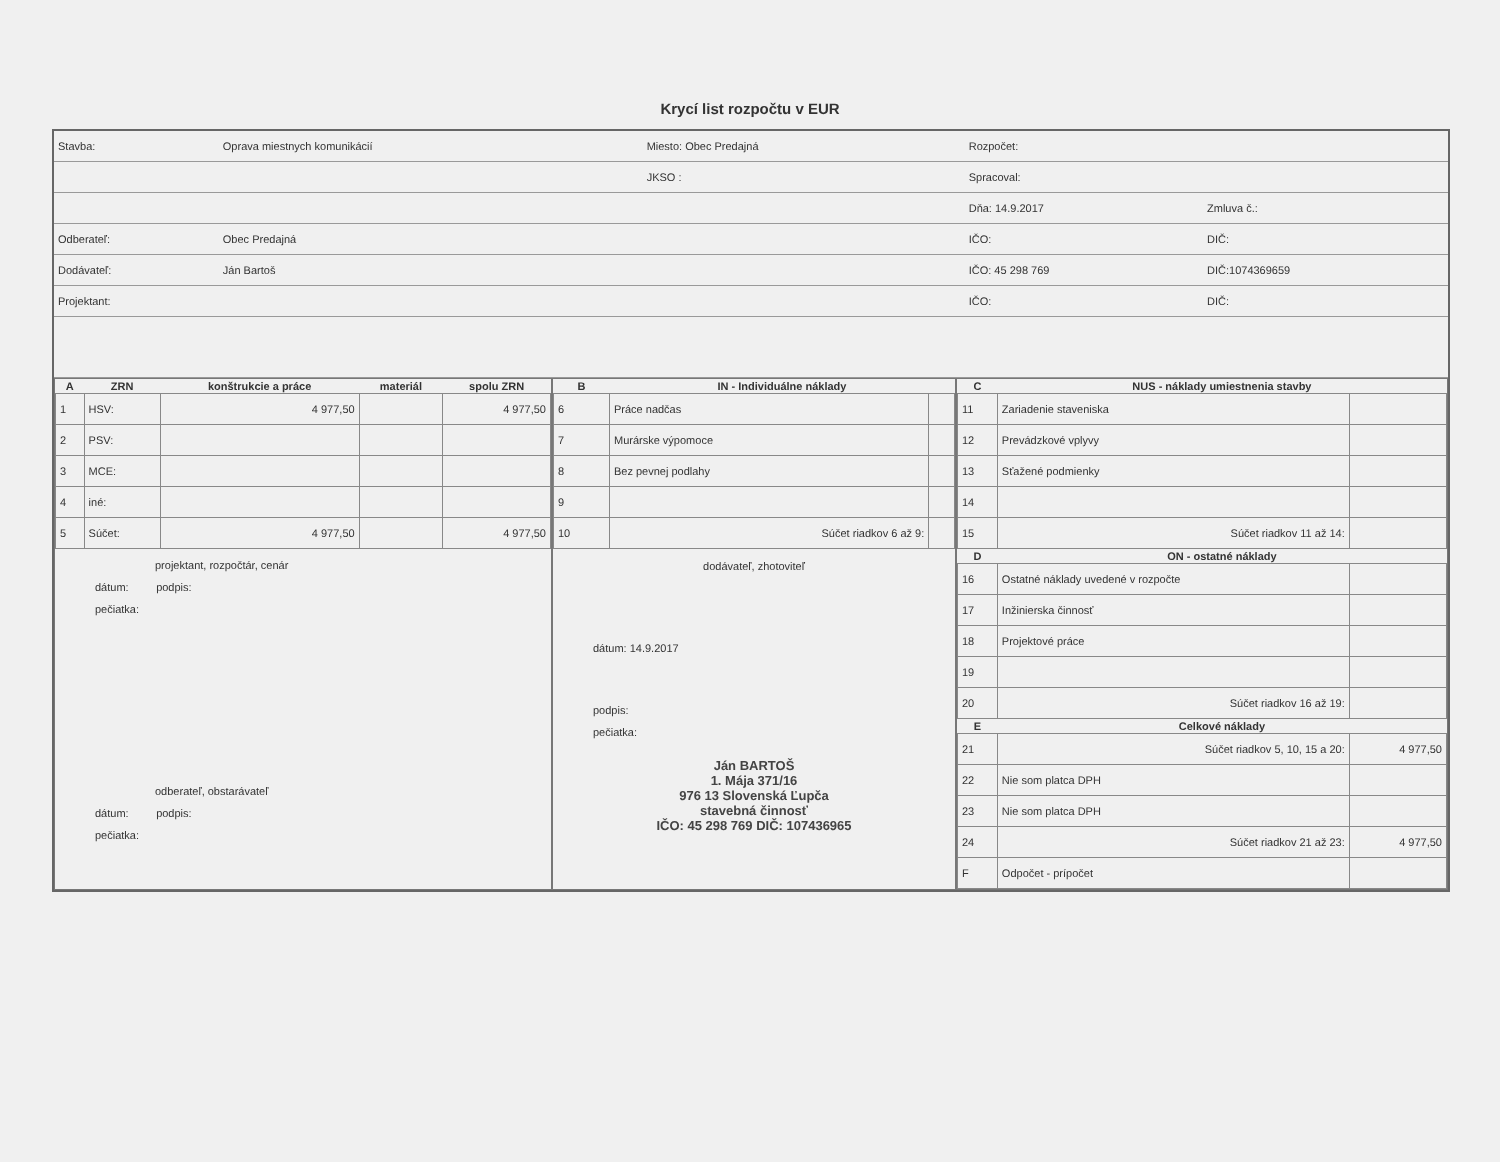Krycí list rozpočtu v EUR
| Stavba: | Oprava miestnych komunikácií | Miesto: Obec Predajná | Rozpočet: | |
| | | JKSO : | Spracoval: | |
| | | | Dňa: 14.9.2017 | Zmluva č.: |
| Odberateľ: | Obec Predajná | | IČO: | DIČ: |
| Dodávateľ: | Ján Bartoš | | IČO: 45 298 769 | DIČ:1074369659 |
| Projektant: | | | IČO: | DIČ: |
| A | ZRN | konštrukcie a práce | materiál | spolu ZRN |
| --- | --- | --- | --- | --- |
| 1 | HSV: | 4 977,50 | | 4 977,50 |
| 2 | PSV: | | | |
| 3 | MCE: | | | |
| 4 | iné: | | | |
| 5 | Súčet: | 4 977,50 | | 4 977,50 |
projektant, rozpočtár, cenár
dátum: podpis:
pečiatka:
odberateľ, obstarávateľ
dátum: podpis:
pečiatka:
| B | IN - Individuálne náklady | |
| --- | --- | --- |
| 6 | Práce nadčas | |
| 7 | Murárske výpomoce | |
| 8 | Bez pevnej podlahy | |
| 9 | | |
| 10 | Súčet riadkov 6 až 9: | |
dodávateľ, zhotoviteľ
dátum: 14.9.2017
podpis:
pečiatka:
Ján BARTOŠ
1. Mája 371/16
976 13 Slovenská Ľupča
stavebná činnosť
IČO: 45 298 769 DIČ: 107436965
| C | NUS - náklady umiestnenia stavby | |
| --- | --- | --- |
| 11 | Zariadenie staveniska | |
| 12 | Prevádzkové vplyvy | |
| 13 | Sťažené podmienky | |
| 14 | | |
| 15 | Súčet riadkov 11 až 14: | |
| D | ON - ostatné náklady | |
| 16 | Ostatné náklady uvedené v rozpočte | |
| 17 | Inžinierska činnosť | |
| 18 | Projektové práce | |
| 19 | | |
| 20 | Súčet riadkov 16 až 19: | |
| E | Celkové náklady | |
| 21 | Súčet riadkov 5, 10, 15 a 20: | 4 977,50 |
| 22 | Nie som platca DPH | |
| 23 | Nie som platca DPH | |
| 24 | Súčet riadkov 21 až 23: | 4 977,50 |
| F | Odpočet - prípočet | |